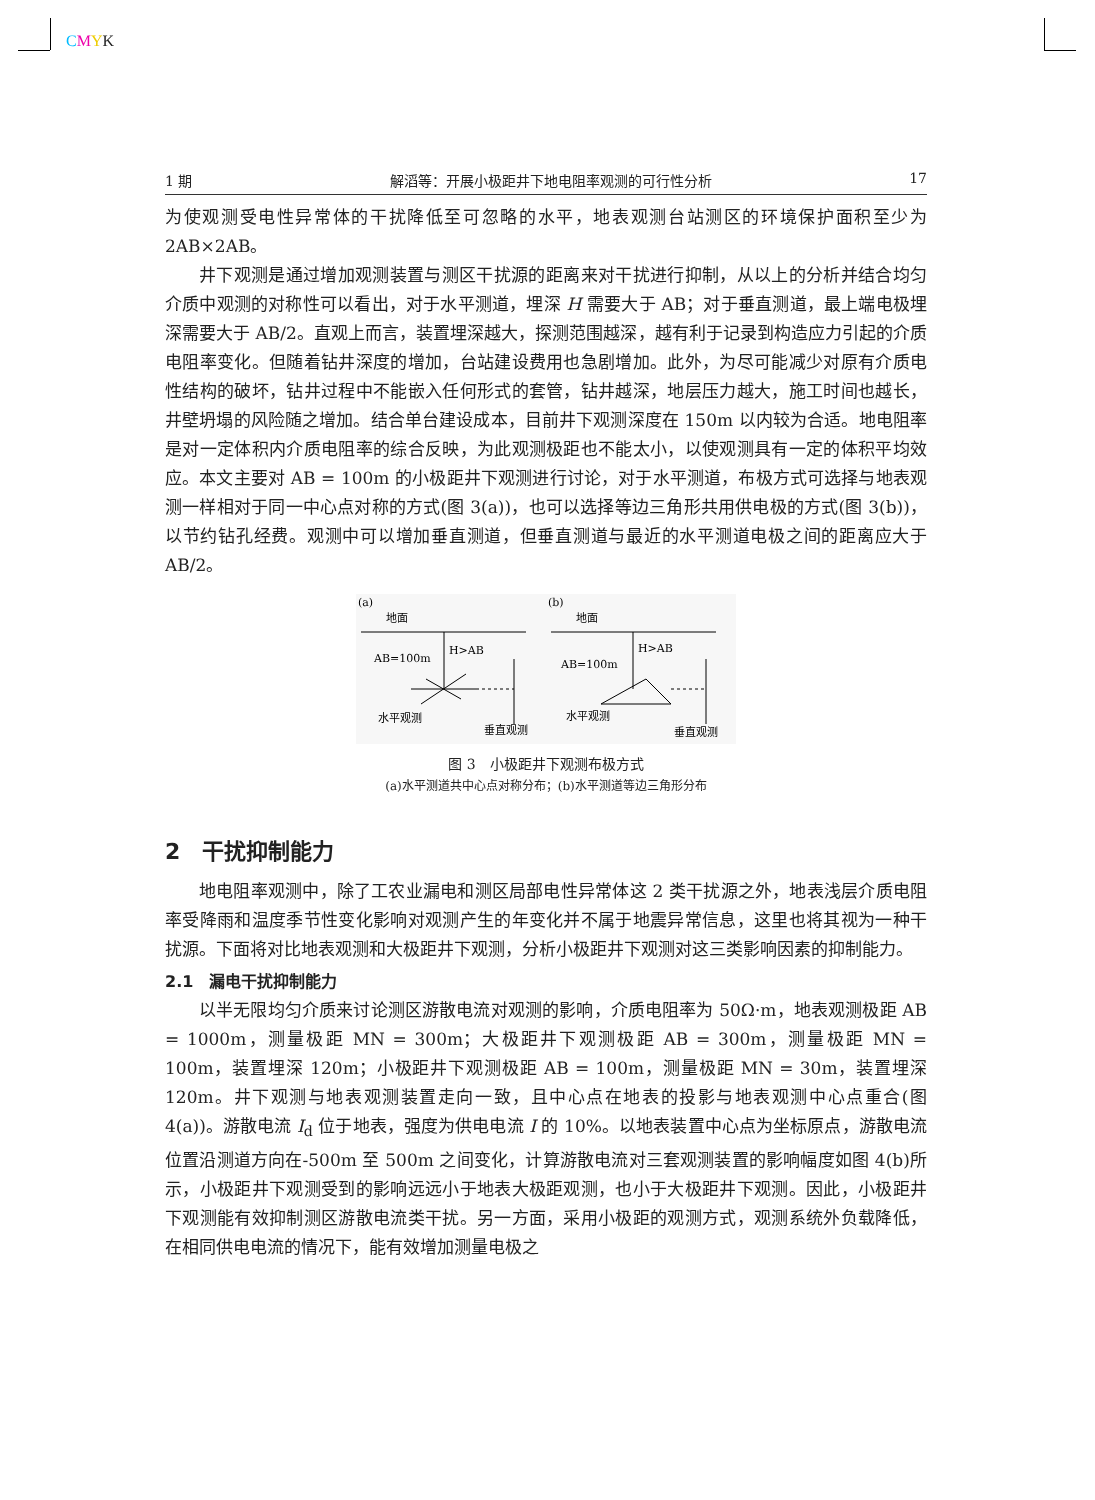CMYK
1 期 解滔等：开展小极距井下地电阻率观测的可行性分析 17
为使观测受电性异常体的干扰降低至可忽略的水平，地表观测台站测区的环境保护面积至少为 2AB×2AB。
井下观测是通过增加观测装置与测区干扰源的距离来对干扰进行抑制，从以上的分析并结合均匀介质中观测的对称性可以看出，对于水平测道，埋深 H 需要大于 AB；对于垂直测道，最上端电极埋深需要大于 AB/2。直观上而言，装置埋深越大，探测范围越深，越有利于记录到构造应力引起的介质电阻率变化。但随着钻井深度的增加，台站建设费用也急剧增加。此外，为尽可能减少对原有介质电性结构的破坏，钻井过程中不能嵌入任何形式的套管，钻井越深，地层压力越大，施工时间也越长，井壁坍塌的风险随之增加。结合单台建设成本，目前井下观测深度在 150m 以内较为合适。地电阻率是对一定体积内介质电阻率的综合反映，为此观测极距也不能太小，以使观测具有一定的体积平均效应。本文主要对 AB = 100m 的小极距井下观测进行讨论，对于水平测道，布极方式可选择与地表观测一样相对于同一中心点对称的方式(图 3(a))，也可以选择等边三角形共用供电极的方式(图 3(b))，以节约钻孔经费。观测中可以增加垂直测道，但垂直测道与最近的水平测道电极之间的距离应大于 AB/2。
(a)
地面
H>AB
AB=100m
水平观测
垂直观测
(b)
地面
H>AB
AB=100m
水平观测
垂直观测
图 3　小极距井下观测布极方式
(a)水平测道共中心点对称分布；(b)水平测道等边三角形分布
2　干扰抑制能力
地电阻率观测中，除了工农业漏电和测区局部电性异常体这 2 类干扰源之外，地表浅层介质电阻率受降雨和温度季节性变化影响对观测产生的年变化并不属于地震异常信息，这里也将其视为一种干扰源。下面将对比地表观测和大极距井下观测，分析小极距井下观测对这三类影响因素的抑制能力。
2.1　漏电干扰抑制能力
以半无限均匀介质来讨论测区游散电流对观测的影响，介质电阻率为 50Ω·m，地表观测极距 AB = 1000m，测量极距 MN = 300m；大极距井下观测极距 AB = 300m，测量极距 MN = 100m，装置埋深 120m；小极距井下观测极距 AB = 100m，测量极距 MN = 30m，装置埋深 120m。井下观测与地表观测装置走向一致，且中心点在地表的投影与地表观测中心点重合(图 4(a))。游散电流 I<sub>d</sub> 位于地表，强度为供电电流 I 的 10%。以地表装置中心点为坐标原点，游散电流位置沿测道方向在-500m 至 500m 之间变化，计算游散电流对三套观测装置的影响幅度如图 4(b)所示，小极距井下观测受到的影响远远小于地表大极距观测，也小于大极距井下观测。因此，小极距井下观测能有效抑制测区游散电流类干扰。另一方面，采用小极距的观测方式，观测系统外负载降低，在相同供电电流的情况下，能有效增加测量电极之